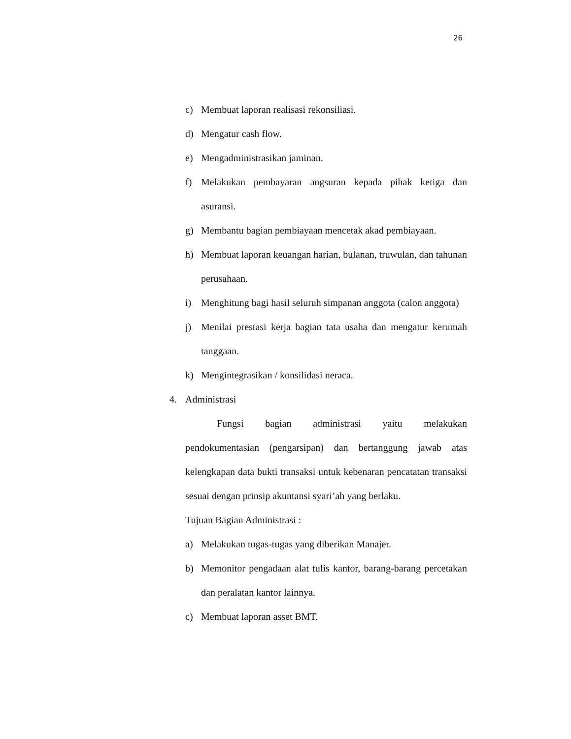26
c) Membuat laporan realisasi rekonsiliasi.
d) Mengatur cash flow.
e) Mengadministrasikan jaminan.
f) Melakukan pembayaran angsuran kepada pihak ketiga dan asuransi.
g) Membantu bagian pembiayaan mencetak akad pembiayaan.
h) Membuat laporan keuangan harian, bulanan, truwulan, dan tahunan perusahaan.
i) Menghitung bagi hasil seluruh simpanan anggota (calon anggota)
j) Menilai prestasi kerja bagian tata usaha dan mengatur kerumah tanggaan.
k) Mengintegrasikan / konsilidasi neraca.
4. Administrasi
Fungsi bagian administrasi yaitu melakukan pendokumentasian (pengarsipan) dan bertanggung jawab atas kelengkapan data bukti transaksi untuk kebenaran pencatatan transaksi sesuai dengan prinsip akuntansi syari’ah yang berlaku.
Tujuan Bagian Administrasi :
a) Melakukan tugas-tugas yang diberikan Manajer.
b) Memonitor pengadaan alat tulis kantor, barang-barang percetakan dan peralatan kantor lainnya.
c) Membuat laporan asset BMT.